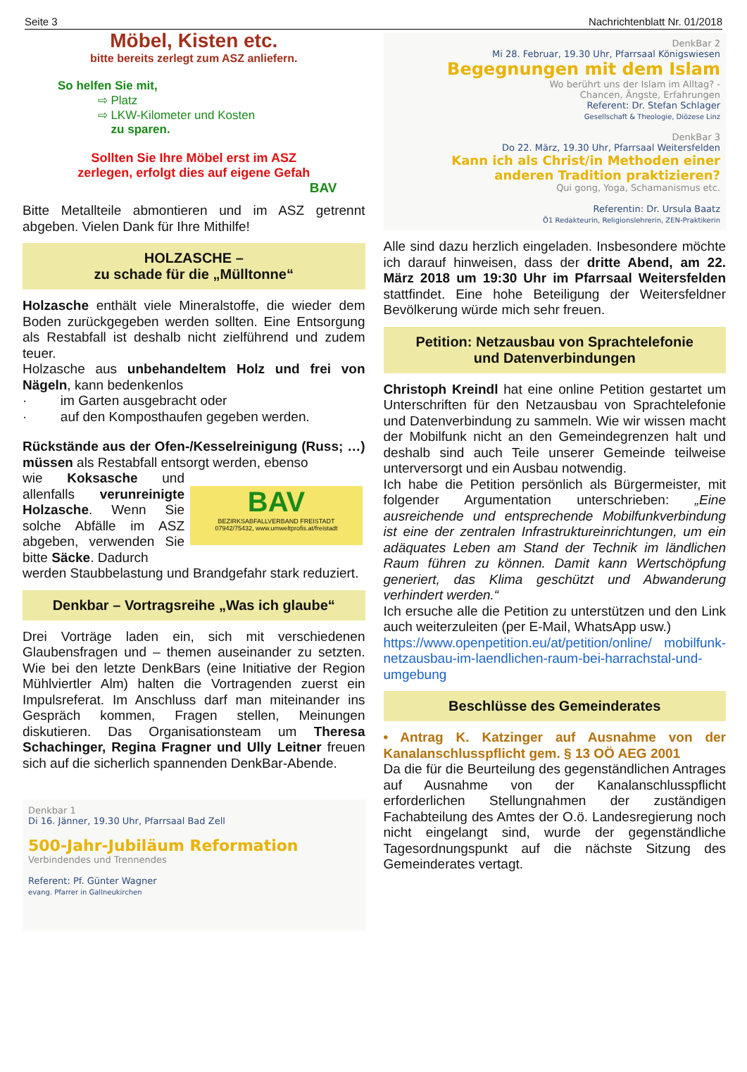Seite 3 Nachrichtenblatt Nr. 01/2018
Möbel, Kisten etc.
bitte bereits zerlegt zum ASZ anliefern.
So helfen Sie mit,
⇨ Platz
⇨ LKW-Kilometer und Kosten
zu sparen.
Sollten Sie Ihre Möbel erst im ASZ
zerlegen, erfolgt dies auf eigene Gefah
BAV
Bitte Metallteile abmontieren und im ASZ getrennt abgeben. Vielen Dank für Ihre Mithilfe!
HOLZASCHE –
zu schade für die „Mülltonne“
Holzasche enthält viele Mineralstoffe, die wieder dem Boden zurückgegeben werden sollten. Eine Entsorgung als Restabfall ist deshalb nicht zielführend und zudem teuer.
Holzasche aus unbehandeltem Holz und frei von Nägeln, kann bedenkenlos
· im Garten ausgebracht oder
· auf den Komposthaufen gegeben werden.
Rückstände aus der Ofen-/Kesselreinigung (Russ; …) müssen als Restabfall entsorgt werden, ebenso
wie Koksasche und allenfalls verunreinigte Holzasche. Wenn Sie solche Abfälle im ASZ abgeben, verwenden Sie bitte Säcke. Dadurch
BAV
BEZIRKSABFALLVERBAND FREISTADT
07942/75432, www.umweltprofis.at/freistadt
werden Staubbelastung und Brandgefahr stark reduziert.
Denkbar – Vortragsreihe „Was ich glaube“
Drei Vorträge laden ein, sich mit verschiedenen Glaubensfragen und – themen auseinander zu setzten. Wie bei den letzte DenkBars (eine Initiative der Region Mühlviertler Alm) halten die Vortragenden zuerst ein Impulsreferat. Im Anschluss darf man miteinander ins Gespräch kommen, Fragen stellen, Meinungen diskutieren. Das Organisationsteam um Theresa Schachinger, Regina Fragner und Ully Leitner freuen sich auf die sicherlich spannenden DenkBar-Abende.
Denkbar 1
Di 16. Jänner, 19.30 Uhr, Pfarrsaal Bad Zell
500-Jahr-Jubiläum Reformation
Verbindendes und Trennendes
Referent: Pf. Günter Wagner
evang. Pfarrer in Gallneukirchen
DenkBar 2
Mi 28. Februar, 19.30 Uhr, Pfarrsaal Königswiesen
Begegnungen mit dem Islam
Wo berührt uns der Islam im Alltag? -
Chancen, Ängste, Erfahrungen
Referent: Dr. Stefan Schlager
Gesellschaft & Theologie, Diözese Linz
DenkBar 3
Do 22. März, 19.30 Uhr, Pfarrsaal Weitersfelden
Kann ich als Christ/in Methoden einer anderen Tradition praktizieren?
Qui gong, Yoga, Schamanismus etc.
Referentin: Dr. Ursula Baatz
Ö1 Redakteurin, Religionslehrerin, ZEN-Praktikerin
Alle sind dazu herzlich eingeladen. Insbesondere möchte ich darauf hinweisen, dass der dritte Abend, am 22. März 2018 um 19:30 Uhr im Pfarrsaal Weitersfelden stattfindet. Eine hohe Beteiligung der Weitersfeldner Bevölkerung würde mich sehr freuen.
Petition: Netzausbau von Sprachtelefonie
und Datenverbindungen
Christoph Kreindl hat eine online Petition gestartet um Unterschriften für den Netzausbau von Sprachtelefonie und Datenverbindung zu sammeln. Wie wir wissen macht der Mobilfunk nicht an den Gemeindegrenzen halt und deshalb sind auch Teile unserer Gemeinde teilweise unterversorgt und ein Ausbau notwendig.
Ich habe die Petition persönlich als Bürgermeister, mit folgender Argumentation unterschrieben: „Eine ausreichende und entsprechende Mobilfunkverbindung ist eine der zentralen Infrastruktureinrichtungen, um ein adäquates Leben am Stand der Technik im ländlichen Raum führen zu können. Damit kann Wertschöpfung generiert, das Klima geschützt und Abwanderung verhindert werden.“
Ich ersuche alle die Petition zu unterstützen und den Link auch weiterzuleiten (per E-Mail, WhatsApp usw.)
https://www.openpetition.eu/at/petition/online/ mobilfunk-netzausbau-im-laendlichen-raum-bei-harrachstal-und-umgebung
Beschlüsse des Gemeinderates
• Antrag K. Katzinger auf Ausnahme von der Kanalanschlusspflicht gem. § 13 OÖ AEG 2001
Da die für die Beurteilung des gegenständlichen Antrages auf Ausnahme von der Kanalanschlusspflicht erforderlichen Stellungnahmen der zuständigen Fachabteilung des Amtes der O.ö. Landesregierung noch nicht eingelangt sind, wurde der gegenständliche Tagesordnungspunkt auf die nächste Sitzung des Gemeinderates vertagt.